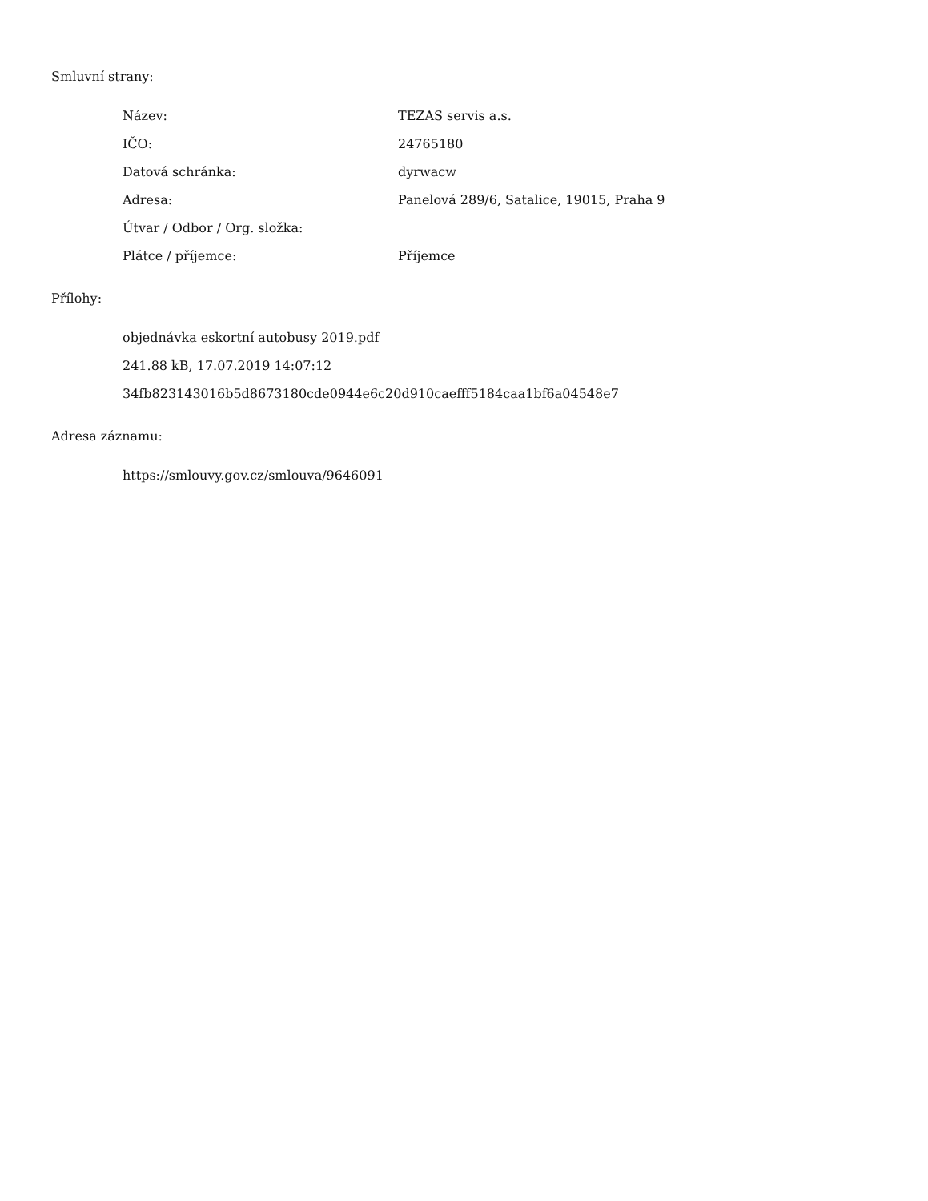Smluvní strany:
| Název: | TEZAS servis a.s. |
| IČO: | 24765180 |
| Datová schránka: | dyrwacw |
| Adresa: | Panelová 289/6, Satalice, 19015, Praha 9 |
| Útvar / Odbor / Org. složka: | |
| Plátce / příjemce: | Příjemce |
Přílohy:
objednávka eskortní autobusy 2019.pdf
241.88 kB, 17.07.2019 14:07:12
34fb823143016b5d8673180cde0944e6c20d910caefff5184caa1bf6a04548e7
Adresa záznamu:
https://smlouvy.gov.cz/smlouva/9646091